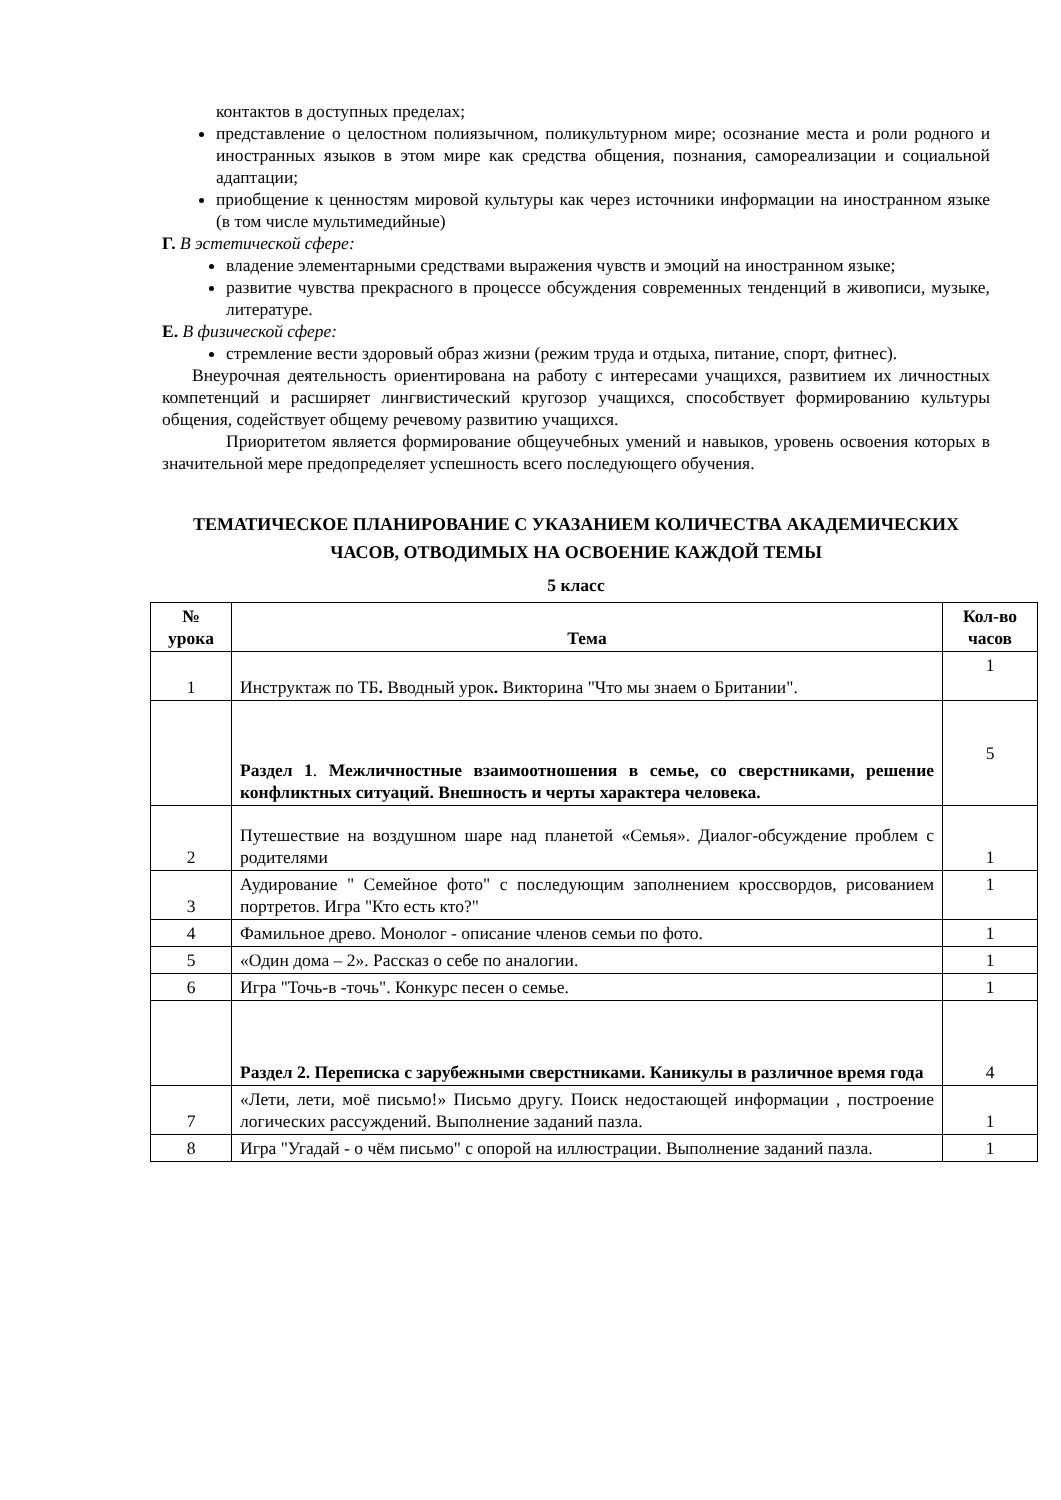контактов в доступных пределах;
представление о целостном полиязычном, поликультурном мире; осознание места и роли родного и иностранных языков в этом мире как средства общения, познания, самореализации и социальной адаптации;
приобщение к ценностям мировой культуры как через источники информации на иностранном языке (в том числе мультимедийные)
Г. В эстетической сфере:
владение элементарными средствами выражения чувств и эмоций на иностранном языке;
развитие чувства прекрасного в процессе обсуждения современных тенденций в живописи, музыке, литературе.
Е. В физической сфере:
стремление вести здоровый образ жизни (режим труда и отдыха, питание, спорт, фитнес).
Внеурочная деятельность ориентирована на работу с интересами учащихся, развитием их личностных компетенций и расширяет лингвистический кругозор учащихся, способствует формированию культуры общения, содействует общему речевому развитию учащихся.
Приоритетом является формирование общеучебных умений и навыков, уровень освоения которых в значительной мере предопределяет успешность всего последующего обучения.
ТЕМАТИЧЕСКОЕ ПЛАНИРОВАНИЕ С УКАЗАНИЕМ КОЛИЧЕСТВА АКАДЕМИЧЕСКИХ ЧАСОВ, ОТВОДИМЫХ НА ОСВОЕНИЕ КАЖДОЙ ТЕМЫ
5 класс
| № урока | Тема | Кол-во часов |
| --- | --- | --- |
| 1 | Инструктаж по ТБ . Вводный урок . Викторина "Что мы знаем о Британии". | 1 |
| | Раздел 1 . Межличностные взаимоотношения в семье, со сверстниками, решение конфликтных ситуаций. Внешность и черты характера человека. | 5 |
| 2 | Путешествие на воздушном шаре над планетой «Семья». Диалог-обсуждение проблем с родителями | 1 |
| 3 | Аудирование " Семейное фото" с последующим заполнением кроссвордов, рисованием портретов. Игра "Кто есть кто?" | 1 |
| 4 | Фамильное древо. Монолог - описание членов семьи по фото. | 1 |
| 5 | «Один дома – 2». Рассказ о себе по аналогии. | 1 |
| 6 | Игра "Точь-в -точь". Конкурс песен о семье. | 1 |
| | Раздел 2. Переписка с зарубежными сверстниками. Каникулы в различное время года | 4 |
| 7 | «Лети, лети, моё письмо!» Письмо другу. Поиск недостающей информации , построение логических рассуждений. Выполнение заданий пазла. | 1 |
| 8 | Игра "Угадай - о чём письмо" с опорой на иллюстрации. Выполнение заданий пазла. | 1 |